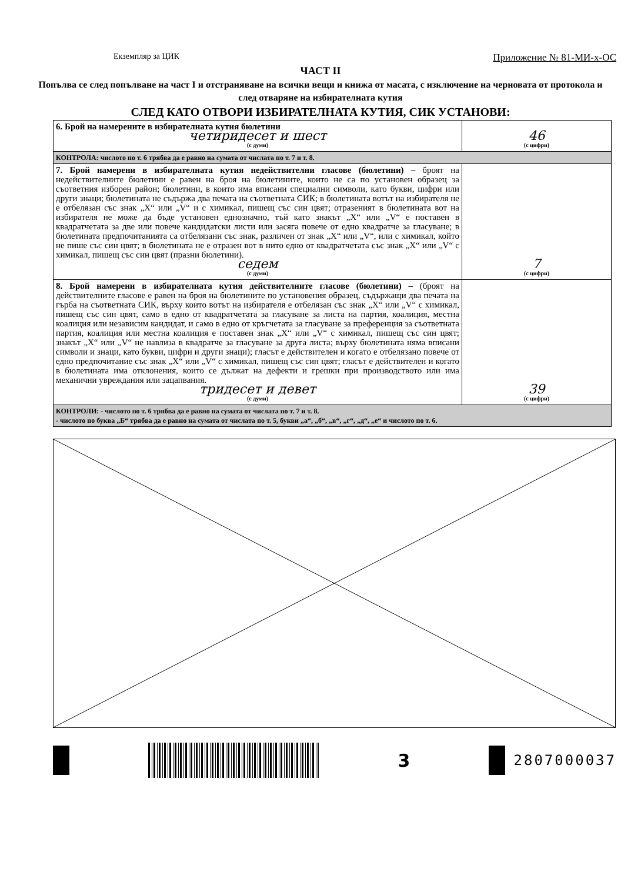Екземпляр за ЦИК Приложение № 81-МИ-х-ОС
ЧАСТ II
Попълва се след попълване на част I и отстраняване на всички вещи и книжа от масата, с изключение на черновата от протокола и след отваряне на избирателната кутия
СЛЕД КАТО ОТВОРИ ИЗБИРАТЕЛНАТА КУТИЯ, СИК УСТАНОВИ:
| 6. Брой на намерените в избирателната кутия бюлетини четиридесет и шест (с думи) | 46 (с цифри) |
| КОНТРОЛА: числото по т. 6 трябва да е равно на сумата от числата по т. 7 и т. 8. | |
| 7. Брой намерени в избирателната кутия недействителни гласове (бюлетини) – броят на недействителните бюлетини е равен на броя на бюлетините, които не са по установен образец за съответния изборен район; бюлетини, в които има вписани специални символи, като букви, цифри или други знаци; бюлетината не съдържа два печата на съответната СИК; в бюлетината вотът на избирателя не е отбелязан със знак „X“ или „V“ и с химикал, пишещ със син цвят; отразеният в бюлетината вот на избирателя не може да бъде установен еднозначно, тъй като знакът „X“ или „V“ е поставен в квадратчетата за две или повече кандидатски листи или засяга повече от едно квадратче за гласуване; в бюлетината предпочитанията са отбелязани със знак, различен от знак „X“ или „V“, или с химикал, който не пише със син цвят; в бюлетината не е отразен вот в нито едно от квадратчетата със знак „X“ или „V“ с химикал, пишещ със син цвят (празни бюлетини). седем (с думи) | 7 (с цифри) |
| 8. Брой намерени в избирателната кутия действителните гласове (бюлетини) – (броят на действителните гласове е равен на броя на бюлетините по установения образец, съдържащи два печата на гърба на съответната СИК, върху които вотът на избирателя е отбелязан със знак „X“ или „V“ с химикал, пишещ със син цвят, само в едно от квадратчетата за гласуване за листа на партия, коалиция, местна коалиция или независим кандидат, и само в едно от кръгчетата за гласуване за преференция за съответната партия, коалиция или местна коалиция е поставен знак „X“ или „V“ с химикал, пишещ със син цвят; знакът „X“ или „V“ не навлиза в квадратче за гласуване за друга листа; върху бюлетината няма вписани символи и знаци, като букви, цифри и други знаци); гласът е действителен и когато е отбелязано повече от едно предпочитание със знак „X“ или „V“ с химикал, пишещ със син цвят; гласът е действителен и когато в бюлетината има отклонения, които се дължат на дефекти и грешки при производството или има механични увреждания или зацапвания. тридесет и девет (с думи) | 39 (с цифри) |
| КОНТРОЛИ: - числото по т. 6 трябва да е равно на сумата от числата по т. 7 и т. 8. - числото по буква „Б“ трябва да е равно на сумата от числата по т. 5, букви „а“, „б“, „в“, „г“, „д“, „е“ и числото по т. 6. | |
3
2807000037